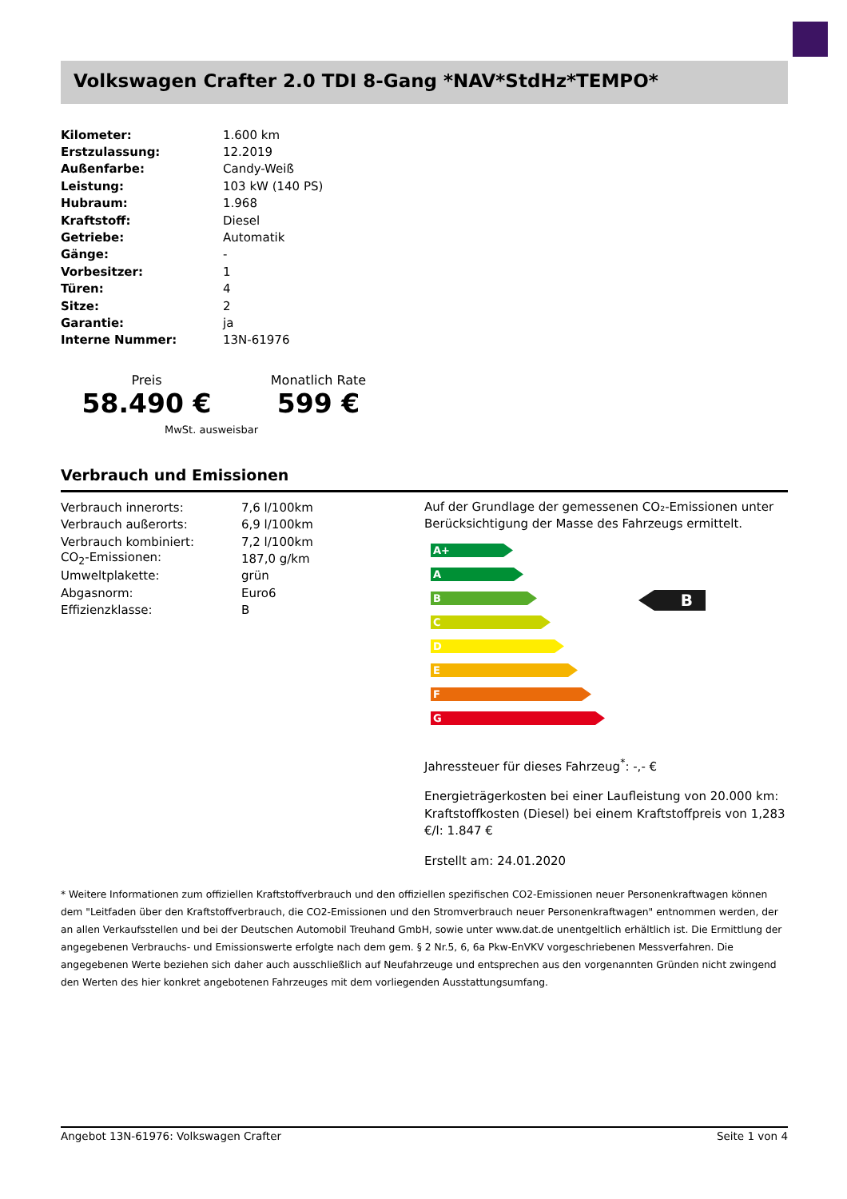Volkswagen Crafter 2.0 TDI 8-Gang *NAV*StdHz*TEMPO*
| Kilometer: | 1.600 km |
| Erstzulassung: | 12.2019 |
| Außenfarbe: | Candy-Weiß |
| Leistung: | 103 kW (140 PS) |
| Hubraum: | 1.968 |
| Kraftstoff: | Diesel |
| Getriebe: | Automatik |
| Gänge: | - |
| Vorbesitzer: | 1 |
| Türen: | 4 |
| Sitze: | 2 |
| Garantie: | ja |
| Interne Nummer: | 13N-61976 |
Preis
58.490 €
Monatlich Rate
599 €
MwSt. ausweisbar
Verbrauch und Emissionen
| Verbrauch innerorts: | 7,6 l/100km |
| Verbrauch außerorts: | 6,9 l/100km |
| Verbrauch kombiniert: | 7,2 l/100km |
| CO<sub>2</sub>-Emissionen: | 187,0 g/km |
| Umweltplakette: | grün |
| Abgasnorm: | Euro6 |
| Effizienzklasse: | B |
Auf der Grundlage der gemessenen CO₂-Emissionen unter Berücksichtigung der Masse des Fahrzeugs ermittelt.
A+
A
B
C
D
E
F
G
B
Jahressteuer für dieses Fahrzeug<sup>*</sup>: -,- €
Energieträgerkosten bei einer Laufleistung von 20.000 km: Kraftstoffkosten (Diesel) bei einem Kraftstoffpreis von 1,283 €/l: 1.847 €
Erstellt am: 24.01.2020
* Weitere Informationen zum offiziellen Kraftstoffverbrauch und den offiziellen spezifischen CO2-Emissionen neuer Personenkraftwagen können dem "Leitfaden über den Kraftstoffverbrauch, die CO2-Emissionen und den Stromverbrauch neuer Personenkraftwagen" entnommen werden, der an allen Verkaufsstellen und bei der Deutschen Automobil Treuhand GmbH, sowie unter www.dat.de unentgeltlich erhältlich ist. Die Ermittlung der angegebenen Verbrauchs- und Emissionswerte erfolgte nach dem gem. § 2 Nr.5, 6, 6a Pkw-EnVKV vorgeschriebenen Messverfahren. Die angegebenen Werte beziehen sich daher auch ausschließlich auf Neufahrzeuge und entsprechen aus den vorgenannten Gründen nicht zwingend den Werten des hier konkret angebotenen Fahrzeuges mit dem vorliegenden Ausstattungsumfang.
Angebot 13N-61976: Volkswagen Crafter Seite 1 von 4